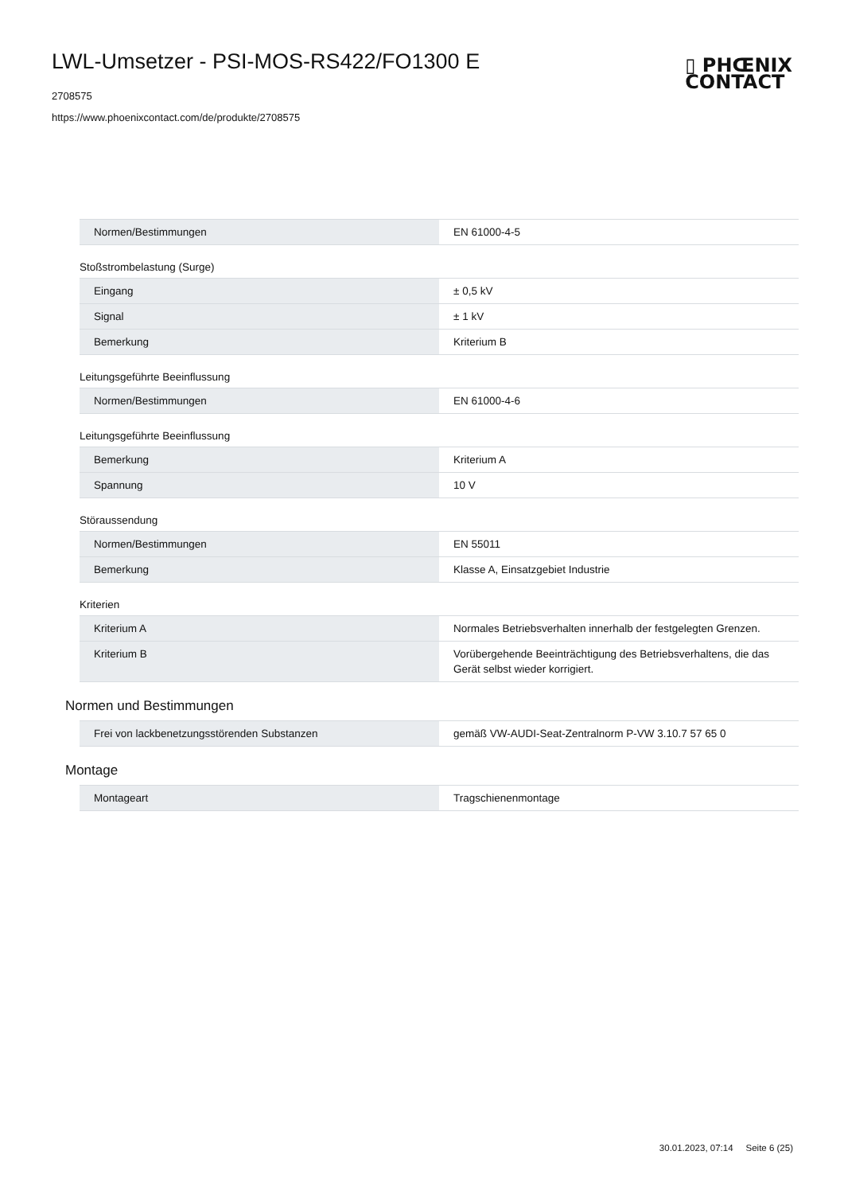LWL-Umsetzer - PSI-MOS-RS422/FO1300 E
2708575
https://www.phoenixcontact.com/de/produkte/2708575
▯ PHŒNIX
CONTACT
| Normen/Bestimmungen | EN 61000-4-5 |
Stoßstrombelastung (Surge)
| Eingang | ± 0,5 kV |
| Signal | ± 1 kV |
| Bemerkung | Kriterium B |
Leitungsgeführte Beeinflussung
| Normen/Bestimmungen | EN 61000-4-6 |
Leitungsgeführte Beeinflussung
| Bemerkung | Kriterium A |
| Spannung | 10 V |
Störaussendung
| Normen/Bestimmungen | EN 55011 |
| Bemerkung | Klasse A, Einsatzgebiet Industrie |
Kriterien
| Kriterium A | Normales Betriebsverhalten innerhalb der festgelegten Grenzen. |
| Kriterium B | Vorübergehende Beeinträchtigung des Betriebsverhaltens, die das Gerät selbst wieder korrigiert. |
Normen und Bestimmungen
| Frei von lackbenetzungsstörenden Substanzen | gemäß VW-AUDI-Seat-Zentralnorm P-VW 3.10.7 57 65 0 |
Montage
| Montageart | Tragschienenmontage |
30.01.2023, 07:14 Seite 6 (25)